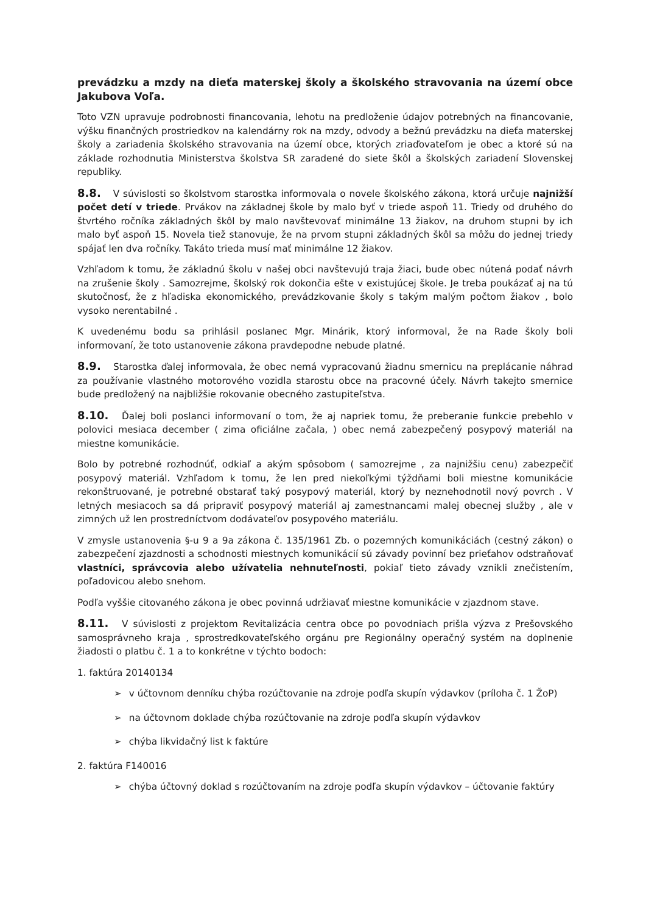prevádzku a mzdy na dieťa materskej školy a školského stravovania na území obce Jakubova Voľa.
Toto VZN upravuje podrobnosti financovania, lehotu na predloženie údajov potrebných na financovanie, výšku finančných prostriedkov na kalendárny rok na mzdy, odvody a bežnú prevádzku na dieťa materskej školy a zariadenia školského stravovania na území obce, ktorých zriaďovateľom je obec a ktoré sú na základe rozhodnutia Ministerstva školstva SR zaradené do siete škôl a školských zariadení Slovenskej republiky.
8.8. V súvislosti so školstvom starostka informovala o novele školského zákona, ktorá určuje najnižší počet detí v triede. Prvákov na základnej škole by malo byť v triede aspoň 11. Triedy od druhého do štvrtého ročníka základných škôl by malo navštevovať minimálne 13 žiakov, na druhom stupni by ich malo byť aspoň 15. Novela tiež stanovuje, že na prvom stupni základných škôl sa môžu do jednej triedy spájať len dva ročníky. Takáto trieda musí mať minimálne 12 žiakov.
Vzhľadom k tomu, že základnú školu v našej obci navštevujú traja žiaci, bude obec nútená podať návrh na zrušenie školy . Samozrejme, školský rok dokončia ešte v existujúcej škole. Je treba poukázať aj na tú skutočnosť, že z hľadiska ekonomického, prevádzkovanie školy s takým malým počtom žiakov , bolo vysoko nerentabilné .
K uvedenému bodu sa prihlásil poslanec Mgr. Minárik, ktorý informoval, že na Rade školy boli informovaní, že toto ustanovenie zákona pravdepodne nebude platné.
8.9. Starostka ďalej informovala, že obec nemá vypracovanú žiadnu smernicu na preplácanie náhrad za používanie vlastného motorového vozidla starostu obce na pracovné účely. Návrh takejto smernice bude predložený na najbližšie rokovanie obecného zastupiteľstva.
8.10. Ďalej boli poslanci informovaní o tom, že aj napriek tomu, že preberanie funkcie prebehlo v polovici mesiaca december ( zima oficiálne začala, ) obec nemá zabezpečený posypový materiál na miestne komunikácie.
Bolo by potrebné rozhodnúť, odkiaľ a akým spôsobom ( samozrejme , za najnižšiu cenu) zabezpečiť posypový materiál. Vzhľadom k tomu, že len pred niekoľkými týždňami boli miestne komunikácie rekonštruované, je potrebné obstarať taký posypový materiál, ktorý by neznehodnotil nový povrch . V letných mesiacoch sa dá pripraviť posypový materiál aj zamestnancami malej obecnej služby , ale v zimných už len prostredníctvom dodávateľov posypového materiálu.
V zmysle ustanovenia §-u 9 a 9a zákona č. 135/1961 Zb. o pozemných komunikáciách (cestný zákon) o zabezpečení zjazdnosti a schodnosti miestnych komunikácií sú závady povinní bez prieťahov odstraňovať vlastníci, správcovia alebo užívatelia nehnuteľnosti, pokiaľ tieto závady vznikli znečistením, poľadovicou alebo snehom.
Podľa vyššie citovaného zákona je obec povinná udržiavať miestne komunikácie v zjazdnom stave.
8.11. V súvislosti z projektom Revitalizácia centra obce po povodniach prišla výzva z Prešovského samosprávneho kraja , sprostredkovateľského orgánu pre Regionálny operačný systém na doplnenie žiadosti o platbu č. 1 a to konkrétne v týchto bodoch:
1. faktúra 20140134
➢ v účtovnom denníku chýba rozúčtovanie na zdroje podľa skupín výdavkov (príloha č. 1 ŽoP)
➢ na účtovnom doklade chýba rozúčtovanie na zdroje podľa skupín výdavkov
➢ chýba likvidačný list k faktúre
2. faktúra F140016
➢ chýba účtovný doklad s rozúčtovaním na zdroje podľa skupín výdavkov – účtovanie faktúry